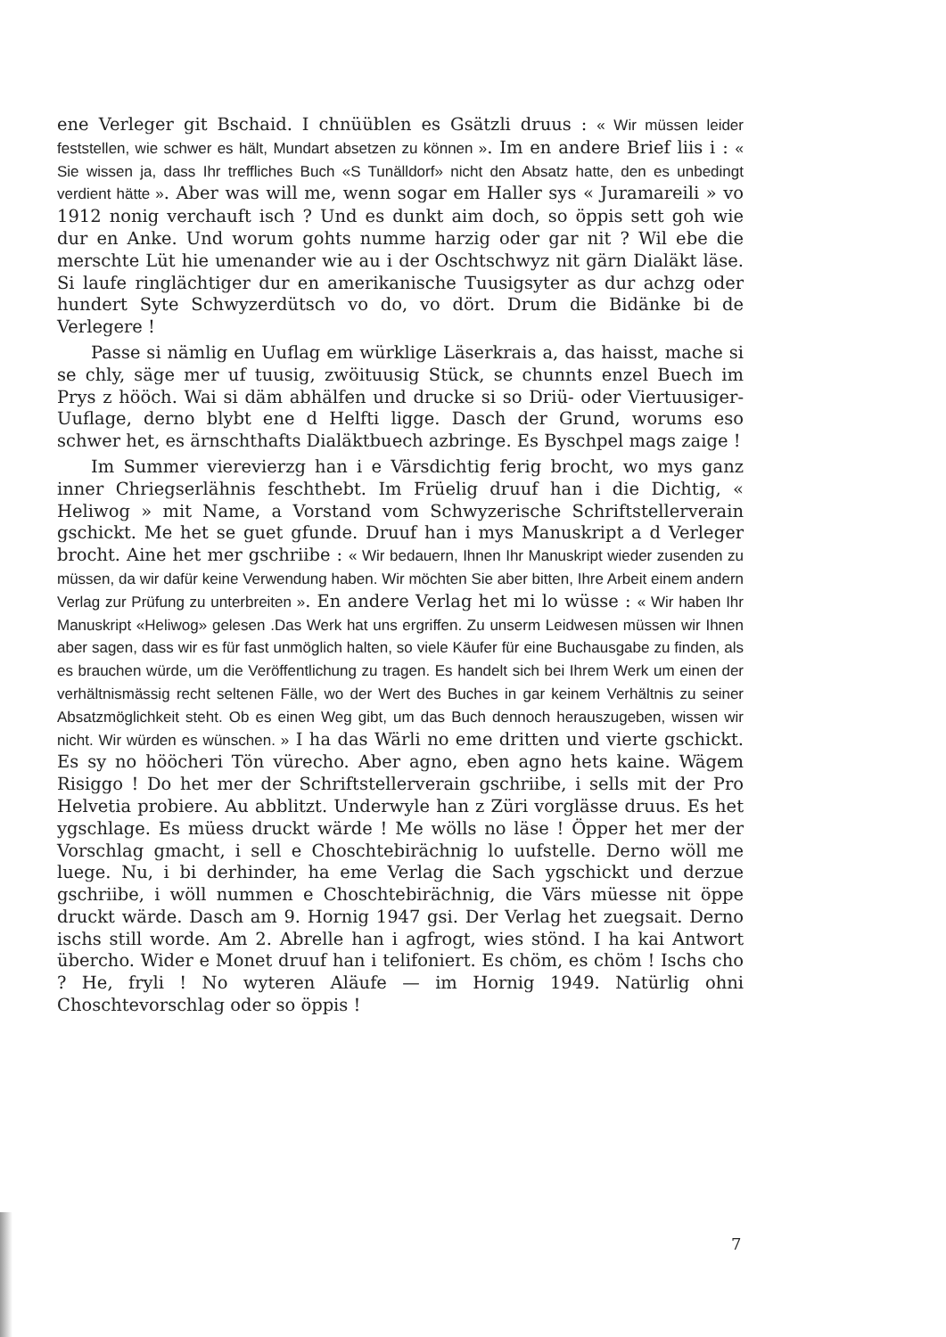ene Verleger git Bschaid. I chnüüblen es Gsätzli druus : « Wir müssen leider feststellen, wie schwer es hält, Mundart absetzen zu können ». Im en andere Brief liis i : « Sie wissen ja, dass Ihr treffliches Buch «S Tunälldorf» nicht den Absatz hatte, den es unbedingt verdient hätte ». Aber was will me, wenn sogar em Haller sys « Juramareili » vo 1912 nonig verchauft isch ? Und es dunkt aim doch, so öppis sett goh wie dur en Anke. Und worum gohts numme harzig oder gar nit ? Wil ebe die merschte Lüt hie umenander wie au i der Oschtschwyz nit gärn Dialäkt läse. Si laufe ringlächtiger dur en amerikanische Tuusigsyter as dur achzg oder hundert Syte Schwyzerdütsch vo do, vo dört. Drum die Bidänke bi de Verlegere !
Passe si nämlig en Uuflag em würklige Läserkrais a, das haisst, mache si se chly, säge mer uf tuusig, zwöituusig Stück, se chunnts enzel Buech im Prys z hööch. Wai si däm abhälfen und drucke si so Driü- oder Viertuusiger-Uuflage, derno blybt ene d Helfti ligge. Dasch der Grund, worums eso schwer het, es ärnschthafts Dialäktbuech azbringe. Es Byschpel mags zaige !
Im Summer vierevierzg han i e Värsdichtig ferig brocht, wo mys ganz inner Chriegserlähnis feschthebt. Im Früelig druuf han i die Dichtig, « Heliwog » mit Name, a Vorstand vom Schwyzerische Schriftstellerverain gschickt. Me het se guet gfunde. Druuf han i mys Manuskript a d Verleger brocht. Aine het mer gschriibe : « Wir bedauern, Ihnen Ihr Manuskript wieder zusenden zu müssen, da wir dafür keine Verwendung haben. Wir möchten Sie aber bitten, Ihre Arbeit einem andern Verlag zur Prüfung zu unterbreiten ». En andere Verlag het mi lo wüsse : « Wir haben Ihr Manuskript «Heliwog» gelesen .Das Werk hat uns ergriffen. Zu unserm Leidwesen müssen wir Ihnen aber sagen, dass wir es für fast unmöglich halten, so viele Käufer für eine Buchausgabe zu finden, als es brauchen würde, um die Veröffentlichung zu tragen. Es handelt sich bei Ihrem Werk um einen der verhältnismässig recht seltenen Fälle, wo der Wert des Buches in gar keinem Verhältnis zu seiner Absatzmöglichkeit steht. Ob es einen Weg gibt, um das Buch dennoch herauszugeben, wissen wir nicht. Wir würden es wünschen. » I ha das Wärli no eme dritten und vierte gschickt. Es sy no hööcheri Tön vürecho. Aber agno, eben agno hets kaine. Wägem Risiggo ! Do het mer der Schriftstellerverain gschriibe, i sells mit der Pro Helvetia probiere. Au abblitzt. Underwyle han z Züri vorglässe druus. Es het ygschlage. Es müess druckt wärde ! Me wölls no läse ! Öpper het mer der Vorschlag gmacht, i sell e Choschtebirächnig lo uufstelle. Derno wöll me luege. Nu, i bi derhinder, ha eme Verlag die Sach ygschickt und derzue gschriibe, i wöll nummen e Choschtebirächnig, die Värs müesse nit öppe druckt wärde. Dasch am 9. Hornig 1947 gsi. Der Verlag het zuegsait. Derno ischs still worde. Am 2. Abrelle han i agfrogt, wies stönd. I ha kai Antwort übercho. Wider e Monet druuf han i telifoniert. Es chöm, es chöm ! Ischs cho ? He, fryli ! No wyteren Aläufe — im Hornig 1949. Natürlig ohni Choschtevorschlag oder so öppis !
7